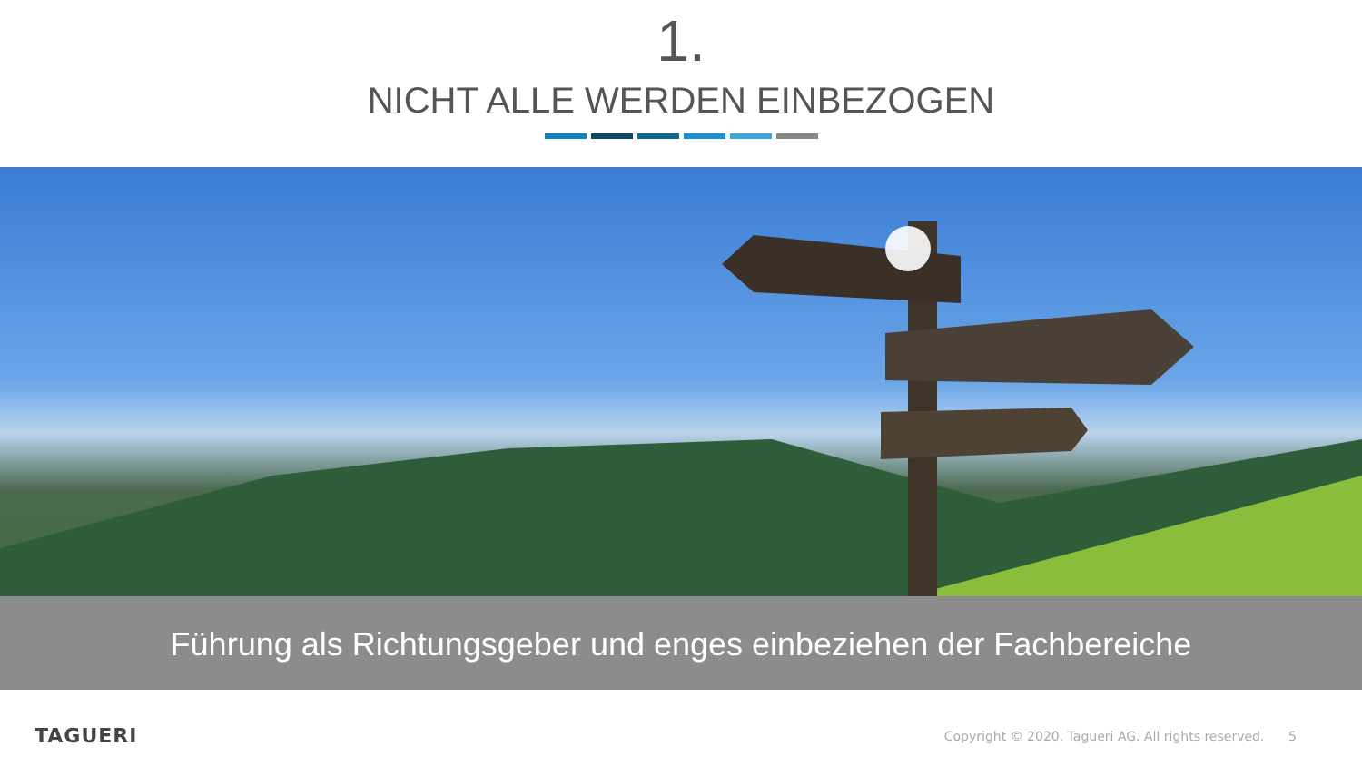1.
NICHT ALLE WERDEN EINBEZOGEN
Führung als Richtungsgeber und enges einbeziehen der Fachbereiche
TAGUERI Copyright © 2020. Tagueri AG. All rights reserved. 5